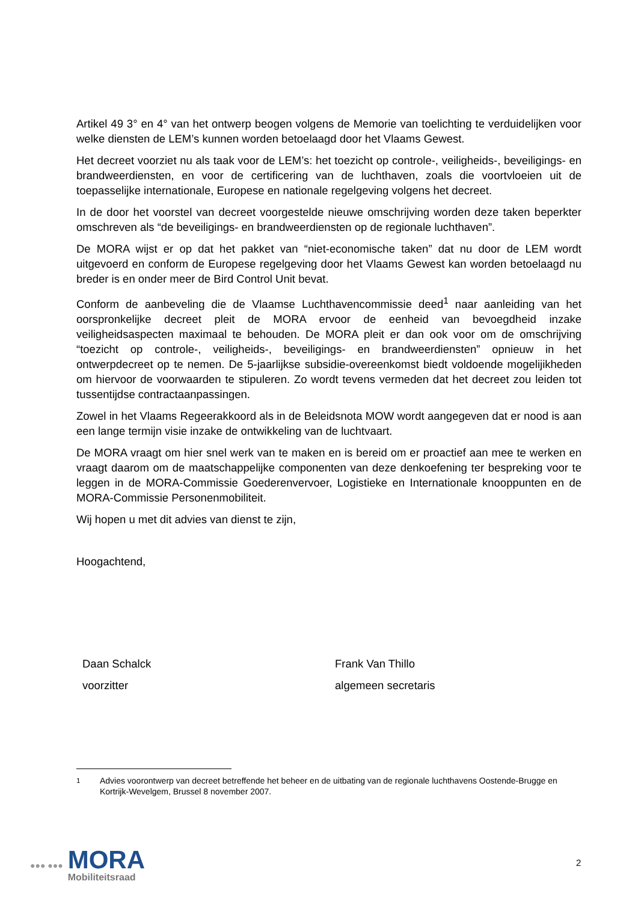Artikel 49 3° en 4° van het ontwerp beogen volgens de Memorie van toelichting te verduidelijken voor welke diensten de LEM’s kunnen worden betoelaagd door het Vlaams Gewest.
Het decreet voorziet nu als taak voor de LEM’s: het toezicht op controle-, veiligheids-, beveiligings- en brandweerdiensten, en voor de certificering van de luchthaven, zoals die voortvloeien uit de toepasselijke internationale, Europese en nationale regelgeving volgens het decreet.
In de door het voorstel van decreet voorgestelde nieuwe omschrijving worden deze taken beperkter omschreven als “de beveiligings- en brandweerdiensten op de regionale luchthaven”.
De MORA wijst er op dat het pakket van “niet-economische taken” dat nu door de LEM wordt uitgevoerd en conform de Europese regelgeving door het Vlaams Gewest kan worden betoelaagd nu breder is en onder meer de Bird Control Unit bevat.
Conform de aanbeveling die de Vlaamse Luchthavencommissie deed<sup>1</sup> naar aanleiding van het oorspronkelijke decreet pleit de MORA ervoor de eenheid van bevoegdheid inzake veiligheidsaspecten maximaal te behouden. De MORA pleit er dan ook voor om de omschrijving “toezicht op controle-, veiligheids-, beveiligings- en brandweerdiensten” opnieuw in het ontwerpdecreet op te nemen. De 5-jaarlijkse subsidie-overeenkomst biedt voldoende mogelijikheden om hiervoor de voorwaarden te stipuleren. Zo wordt tevens vermeden dat het decreet zou leiden tot tussentijdse contractaanpassingen.
Zowel in het Vlaams Regeerakkoord als in de Beleidsnota MOW wordt aangegeven dat er nood is aan een lange termijn visie inzake de ontwikkeling van de luchtvaart.
De MORA vraagt om hier snel werk van te maken en is bereid om er proactief aan mee te werken en vraagt daarom om de maatschappelijke componenten van deze denkoefening ter bespreking voor te leggen in de MORA-Commissie Goederenvervoer, Logistieke en Internationale knooppunten en de MORA-Commissie Personenmobiliteit.
Wij hopen u met dit advies van dienst te zijn,
Hoogachtend,
Daan Schalck
voorzitter
Frank Van Thillo
algemeen secretaris
<sup>1</sup> Advies voorontwerp van decreet betreffende het beheer en de uitbating van de regionale luchthavens Oostende-Brugge en Kortrijk-Wevelgem, Brussel 8 november 2007.
●●● ●●●
MORA
Mobiliteitsraad
2